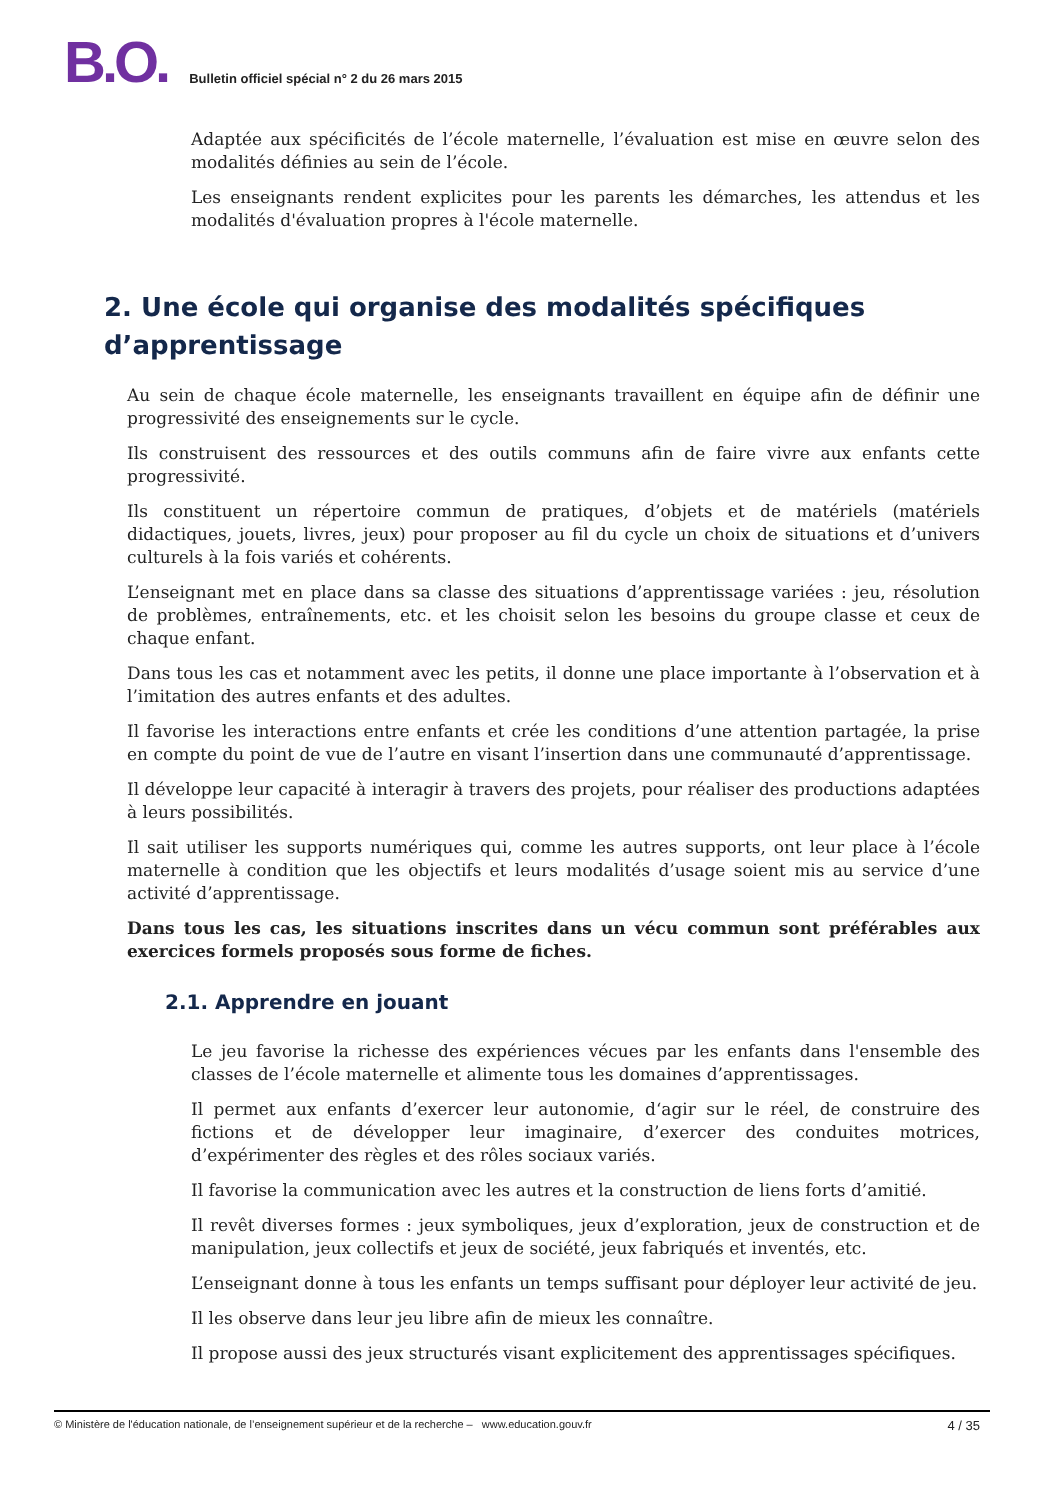B.O.
Bulletin officiel spécial n° 2 du 26 mars 2015
Adaptée aux spécificités de l’école maternelle, l’évaluation est mise en œuvre selon des modalités définies au sein de l’école.
Les enseignants rendent explicites pour les parents les démarches, les attendus et les modalités d'évaluation propres à l'école maternelle.
2. Une école qui organise des modalités spécifiques d’apprentissage
Au sein de chaque école maternelle, les enseignants travaillent en équipe afin de définir une progressivité des enseignements sur le cycle.
Ils construisent des ressources et des outils communs afin de faire vivre aux enfants cette progressivité.
Ils constituent un répertoire commun de pratiques, d’objets et de matériels (matériels didactiques, jouets, livres, jeux) pour proposer au fil du cycle un choix de situations et d’univers culturels à la fois variés et cohérents.
L’enseignant met en place dans sa classe des situations d’apprentissage variées : jeu, résolution de problèmes, entraînements, etc. et les choisit selon les besoins du groupe classe et ceux de chaque enfant.
Dans tous les cas et notamment avec les petits, il donne une place importante à l’observation et à l’imitation des autres enfants et des adultes.
Il favorise les interactions entre enfants et crée les conditions d’une attention partagée, la prise en compte du point de vue de l’autre en visant l’insertion dans une communauté d’apprentissage.
Il développe leur capacité à interagir à travers des projets, pour réaliser des productions adaptées à leurs possibilités.
Il sait utiliser les supports numériques qui, comme les autres supports, ont leur place à l’école maternelle à condition que les objectifs et leurs modalités d’usage soient mis au service d’une activité d’apprentissage.
Dans tous les cas, les situations inscrites dans un vécu commun sont préférables aux exercices formels proposés sous forme de fiches.
2.1. Apprendre en jouant
Le jeu favorise la richesse des expériences vécues par les enfants dans l'ensemble des classes de l’école maternelle et alimente tous les domaines d’apprentissages.
Il permet aux enfants d’exercer leur autonomie, d‘agir sur le réel, de construire des fictions et de développer leur imaginaire, d’exercer des conduites motrices, d’expérimenter des règles et des rôles sociaux variés.
Il favorise la communication avec les autres et la construction de liens forts d’amitié.
Il revêt diverses formes : jeux symboliques, jeux d’exploration, jeux de construction et de manipulation, jeux collectifs et jeux de société, jeux fabriqués et inventés, etc.
L’enseignant donne à tous les enfants un temps suffisant pour déployer leur activité de jeu.
Il les observe dans leur jeu libre afin de mieux les connaître.
Il propose aussi des jeux structurés visant explicitement des apprentissages spécifiques.
© Ministère de l'éducation nationale, de l’enseignement supérieur et de la recherche – www.education.gouv.fr 4 / 35